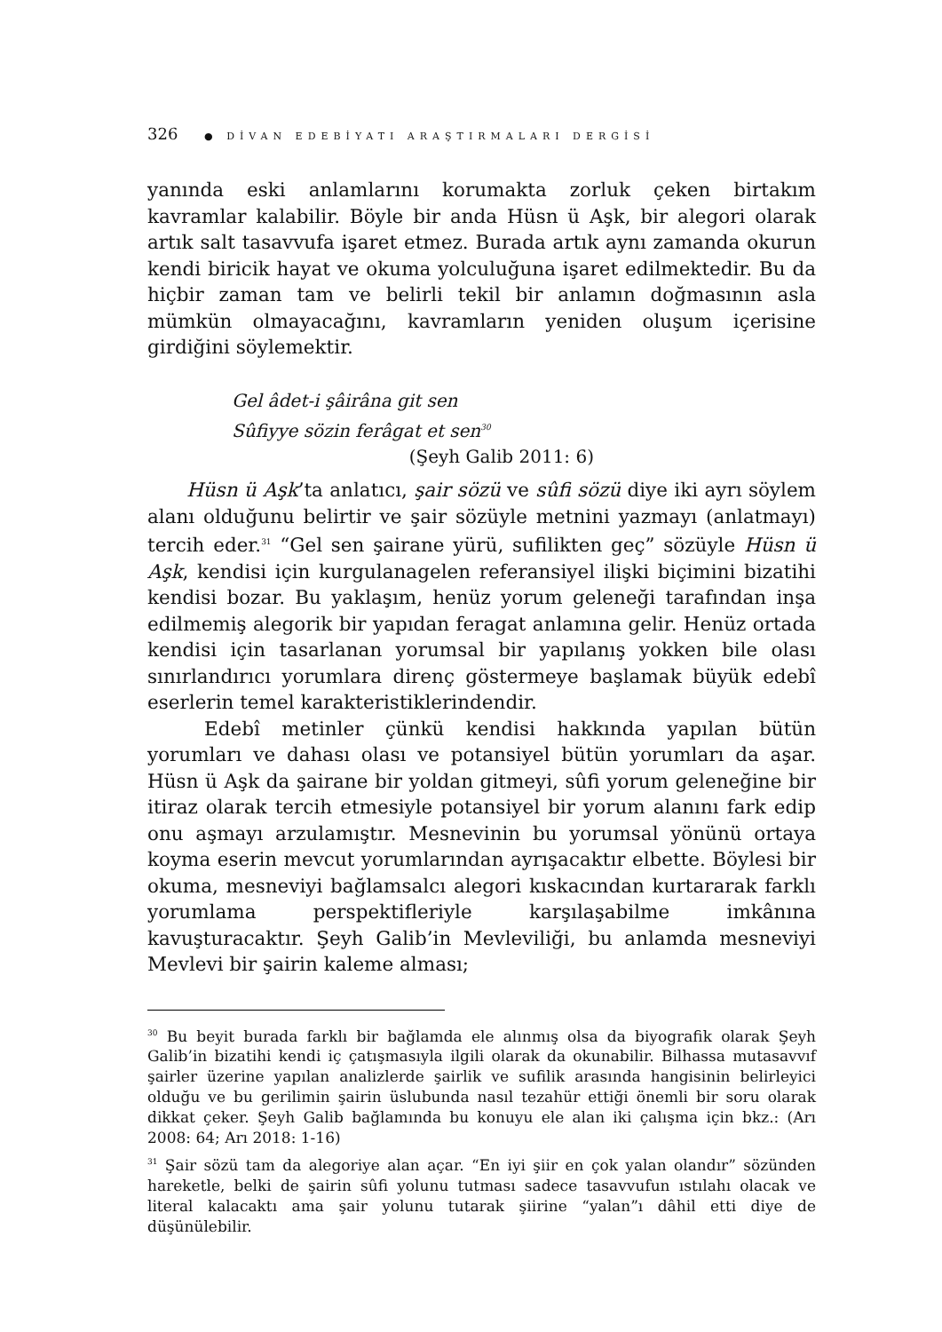326 ● DİVAN EDEBİYATI ARAŞTIRMALARI DERGİSİ
yanında eski anlamlarını korumakta zorluk çeken birtakım kavramlar kalabilir. Böyle bir anda Hüsn ü Aşk, bir alegori olarak artık salt tasavvufa işaret etmez. Burada artık aynı zamanda okurun kendi biricik hayat ve okuma yolculuğuna işaret edilmektedir. Bu da hiçbir zaman tam ve belirli tekil bir anlamın doğmasının asla mümkün olmayacağını, kavramların yeniden oluşum içerisine girdiğini söylemektir.
Gel âdet-i şâirâna git sen
Sûfiyye sözin ferâgat et sen<sup>30</sup>
(Şeyh Galib 2011: 6)
Hüsn ü Aşk’ta anlatıcı, şair sözü ve sûfi sözü diye iki ayrı söylem alanı olduğunu belirtir ve şair sözüyle metnini yazmayı (anlatmayı) tercih eder.<sup>31</sup> “Gel sen şairane yürü, sufilikten geç” sözüyle Hüsn ü Aşk, kendisi için kurgulanagelen referansiyel ilişki biçimini bizatihi kendisi bozar. Bu yaklaşım, henüz yorum geleneği tarafından inşa edilmemiş alegorik bir yapıdan feragat anlamına gelir. Henüz ortada kendisi için tasarlanan yorumsal bir yapılanış yokken bile olası sınırlandırıcı yorumlara direnç göstermeye başlamak büyük edebî eserlerin temel karakteristiklerindendir.
Edebî metinler çünkü kendisi hakkında yapılan bütün yorumları ve dahası olası ve potansiyel bütün yorumları da aşar. Hüsn ü Aşk da şairane bir yoldan gitmeyi, sûfi yorum geleneğine bir itiraz olarak tercih etmesiyle potansiyel bir yorum alanını fark edip onu aşmayı arzulamıştır. Mesnevinin bu yorumsal yönünü ortaya koyma eserin mevcut yorumlarından ayrışacaktır elbette. Böylesi bir okuma, mesneviyi bağlamsalcı alegori kıskacından kurtararak farklı yorumlama perspektifleriyle karşılaşabilme imkânına kavuşturacaktır. Şeyh Galib’in Mevleviliği, bu anlamda mesneviyi Mevlevi bir şairin kaleme alması;
<sup>30</sup> Bu beyit burada farklı bir bağlamda ele alınmış olsa da biyografik olarak Şeyh Galib’in bizatihi kendi iç çatışmasıyla ilgili olarak da okunabilir. Bilhassa mutasavvıf şairler üzerine yapılan analizlerde şairlik ve sufilik arasında hangisinin belirleyici olduğu ve bu gerilimin şairin üslubunda nasıl tezahür ettiği önemli bir soru olarak dikkat çeker. Şeyh Galib bağlamında bu konuyu ele alan iki çalışma için bkz.: (Arı 2008: 64; Arı 2018: 1-16)
<sup>31</sup> Şair sözü tam da alegoriye alan açar. “En iyi şiir en çok yalan olandır” sözünden hareketle, belki de şairin sûfi yolunu tutması sadece tasavvufun ıstılahı olacak ve literal kalacaktı ama şair yolunu tutarak şiirine “yalan”ı dâhil etti diye de düşünülebilir.